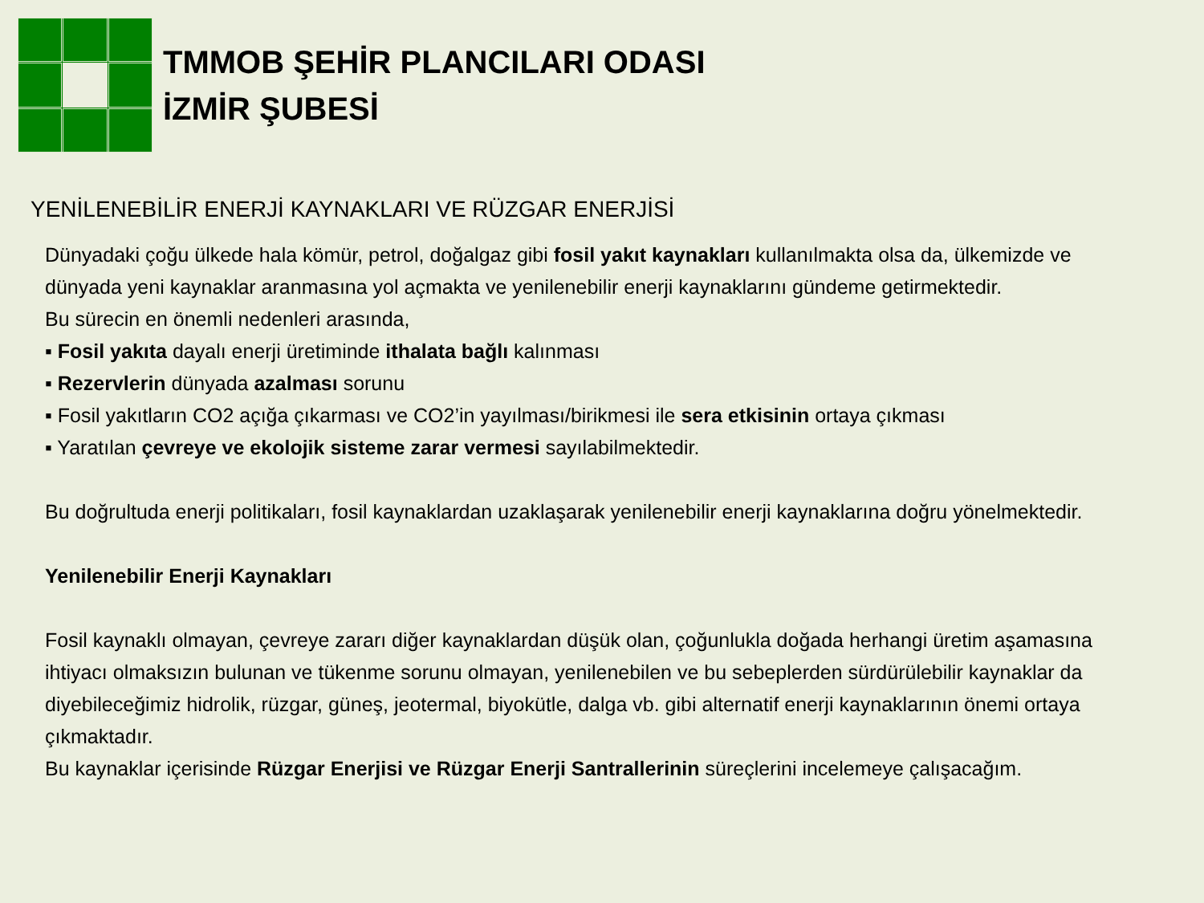TMMOB ŞEHİR PLANCILARI ODASI
İZMİR ŞUBESİ
YENİLENEBİLİR ENERJİ KAYNAKLARI VE RÜZGAR ENERJİSİ
Dünyadaki çoğu ülkede hala kömür, petrol, doğalgaz gibi fosil yakıt kaynakları kullanılmakta olsa da, ülkemizde ve dünyada yeni kaynaklar aranmasına yol açmakta ve yenilenebilir enerji kaynaklarını gündeme getirmektedir.
Bu sürecin en önemli nedenleri arasında,
▪ Fosil yakıta dayalı enerji üretiminde ithalata bağlı kalınması
▪ Rezervlerin dünyada azalması sorunu
▪ Fosil yakıtların CO2 açığa çıkarması ve CO2’in yayılması/birikmesi ile sera etkisinin ortaya çıkması
▪ Yaratılan çevreye ve ekolojik sisteme zarar vermesi sayılabilmektedir.
Bu doğrultuda enerji politikaları, fosil kaynaklardan uzaklaşarak yenilenebilir enerji kaynaklarına doğru yönelmektedir.
Yenilenebilir Enerji Kaynakları
Fosil kaynaklı olmayan, çevreye zararı diğer kaynaklardan düşük olan, çoğunlukla doğada herhangi üretim aşamasına ihtiyacı olmaksızın bulunan ve tükenme sorunu olmayan, yenilenebilen ve bu sebeplerden sürdürülebilir kaynaklar da diyebileceğimiz hidrolik, rüzgar, güneş, jeotermal, biyokütle, dalga vb. gibi alternatif enerji kaynaklarının önemi ortaya çıkmaktadır.
Bu kaynaklar içerisinde Rüzgar Enerjisi ve Rüzgar Enerji Santrallerinin süreçlerini incelemeye çalışacağım.